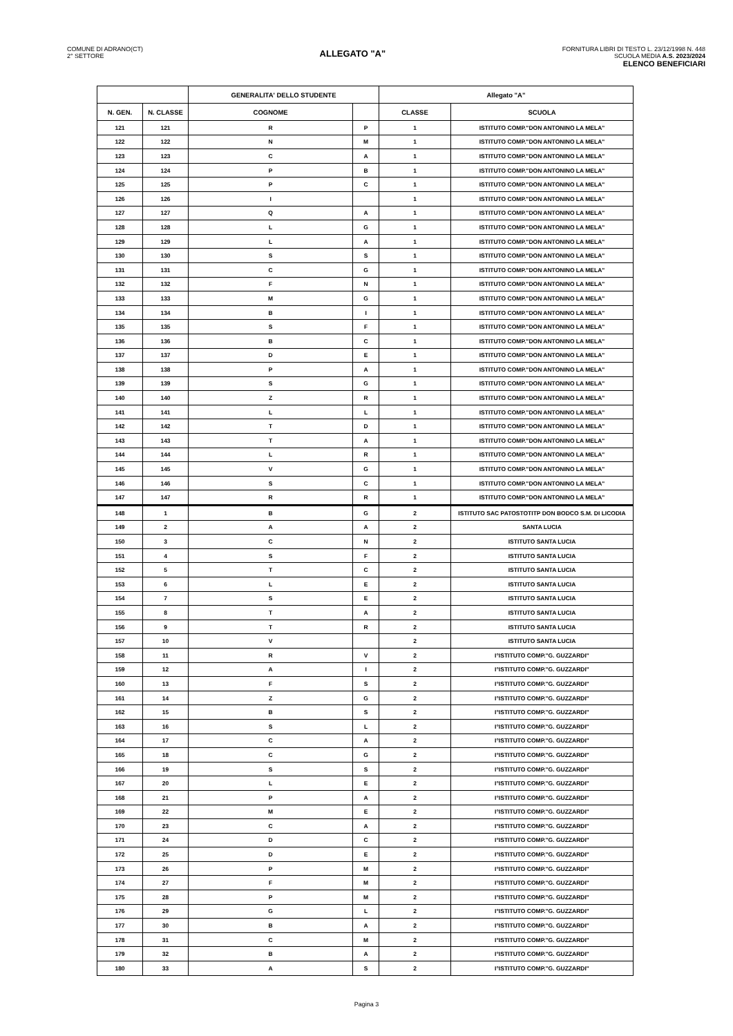COMUNE DI ADRANO(CT)
2° SETTORE
ALLEGATO "A"
FORNITURA LIBRI DI TESTO L. 23/12/1998 N. 448
SCUOLA MEDIA A.S. 2023/2024
ELENCO BENEFICIARI
| | | GENERALITA' DELLO STUDENTE | | Allegato "A" | |
| --- | --- | --- | --- | --- | --- |
| N. GEN. | N. CLASSE | COGNOME | | CLASSE | SCUOLA |
| 121 | 121 | R | P | 1 | ISTITUTO COMP."DON ANTONINO LA MELA" |
| 122 | 122 | N | M | 1 | ISTITUTO COMP."DON ANTONINO LA MELA" |
| 123 | 123 | C | A | 1 | ISTITUTO COMP."DON ANTONINO LA MELA" |
| 124 | 124 | P | B | 1 | ISTITUTO COMP."DON ANTONINO LA MELA" |
| 125 | 125 | P | C | 1 | ISTITUTO COMP."DON ANTONINO LA MELA" |
| 126 | 126 | I | | 1 | ISTITUTO COMP."DON ANTONINO LA MELA" |
| 127 | 127 | Q | A | 1 | ISTITUTO COMP."DON ANTONINO LA MELA" |
| 128 | 128 | L | G | 1 | ISTITUTO COMP."DON ANTONINO LA MELA" |
| 129 | 129 | L | A | 1 | ISTITUTO COMP."DON ANTONINO LA MELA" |
| 130 | 130 | S | S | 1 | ISTITUTO COMP."DON ANTONINO LA MELA" |
| 131 | 131 | C | G | 1 | ISTITUTO COMP."DON ANTONINO LA MELA" |
| 132 | 132 | F | N | 1 | ISTITUTO COMP."DON ANTONINO LA MELA" |
| 133 | 133 | M | G | 1 | ISTITUTO COMP."DON ANTONINO LA MELA" |
| 134 | 134 | B | I | 1 | ISTITUTO COMP."DON ANTONINO LA MELA" |
| 135 | 135 | S | F | 1 | ISTITUTO COMP."DON ANTONINO LA MELA" |
| 136 | 136 | B | C | 1 | ISTITUTO COMP."DON ANTONINO LA MELA" |
| 137 | 137 | D | E | 1 | ISTITUTO COMP."DON ANTONINO LA MELA" |
| 138 | 138 | P | A | 1 | ISTITUTO COMP."DON ANTONINO LA MELA" |
| 139 | 139 | S | G | 1 | ISTITUTO COMP."DON ANTONINO LA MELA" |
| 140 | 140 | Z | R | 1 | ISTITUTO COMP."DON ANTONINO LA MELA" |
| 141 | 141 | L | L | 1 | ISTITUTO COMP."DON ANTONINO LA MELA" |
| 142 | 142 | T | D | 1 | ISTITUTO COMP."DON ANTONINO LA MELA" |
| 143 | 143 | T | A | 1 | ISTITUTO COMP."DON ANTONINO LA MELA" |
| 144 | 144 | L | R | 1 | ISTITUTO COMP."DON ANTONINO LA MELA" |
| 145 | 145 | V | G | 1 | ISTITUTO COMP."DON ANTONINO LA MELA" |
| 146 | 146 | S | C | 1 | ISTITUTO COMP."DON ANTONINO LA MELA" |
| 147 | 147 | R | R | 1 | ISTITUTO COMP."DON ANTONINO LA MELA" |
| 148 | 1 | B | G | 2 | ISTITUTO SAC PATOSTOTITP DON BODCO S.M. DI LICODIA |
| 149 | 2 | A | A | 2 | SANTA LUCIA |
| 150 | 3 | C | N | 2 | ISTITUTO SANTA LUCIA |
| 151 | 4 | S | F | 2 | ISTITUTO SANTA LUCIA |
| 152 | 5 | T | C | 2 | ISTITUTO SANTA LUCIA |
| 153 | 6 | L | E | 2 | ISTITUTO SANTA LUCIA |
| 154 | 7 | S | E | 2 | ISTITUTO SANTA LUCIA |
| 155 | 8 | T | A | 2 | ISTITUTO SANTA LUCIA |
| 156 | 9 | T | R | 2 | ISTITUTO SANTA LUCIA |
| 157 | 10 | V | | 2 | ISTITUTO SANTA LUCIA |
| 158 | 11 | R | V | 2 | I°ISTITUTO COMP."G. GUZZARDI" |
| 159 | 12 | A | I | 2 | I°ISTITUTO COMP."G. GUZZARDI" |
| 160 | 13 | F | S | 2 | I°ISTITUTO COMP."G. GUZZARDI" |
| 161 | 14 | Z | G | 2 | I°ISTITUTO COMP."G. GUZZARDI" |
| 162 | 15 | B | S | 2 | I°ISTITUTO COMP."G. GUZZARDI" |
| 163 | 16 | S | L | 2 | I°ISTITUTO COMP."G. GUZZARDI" |
| 164 | 17 | C | A | 2 | I°ISTITUTO COMP."G. GUZZARDI" |
| 165 | 18 | C | G | 2 | I°ISTITUTO COMP."G. GUZZARDI" |
| 166 | 19 | S | S | 2 | I°ISTITUTO COMP."G. GUZZARDI" |
| 167 | 20 | L | E | 2 | I°ISTITUTO COMP."G. GUZZARDI" |
| 168 | 21 | P | A | 2 | I°ISTITUTO COMP."G. GUZZARDI" |
| 169 | 22 | M | E | 2 | I°ISTITUTO COMP."G. GUZZARDI" |
| 170 | 23 | C | A | 2 | I°ISTITUTO COMP."G. GUZZARDI" |
| 171 | 24 | D | C | 2 | I°ISTITUTO COMP."G. GUZZARDI" |
| 172 | 25 | D | E | 2 | I°ISTITUTO COMP."G. GUZZARDI" |
| 173 | 26 | P | M | 2 | I°ISTITUTO COMP."G. GUZZARDI" |
| 174 | 27 | F | M | 2 | I°ISTITUTO COMP."G. GUZZARDI" |
| 175 | 28 | P | M | 2 | I°ISTITUTO COMP."G. GUZZARDI" |
| 176 | 29 | G | L | 2 | I°ISTITUTO COMP."G. GUZZARDI" |
| 177 | 30 | B | A | 2 | I°ISTITUTO COMP."G. GUZZARDI" |
| 178 | 31 | C | M | 2 | I°ISTITUTO COMP."G. GUZZARDI" |
| 179 | 32 | B | A | 2 | I°ISTITUTO COMP."G. GUZZARDI" |
| 180 | 33 | A | S | 2 | I°ISTITUTO COMP."G. GUZZARDI" |
Pagina 3